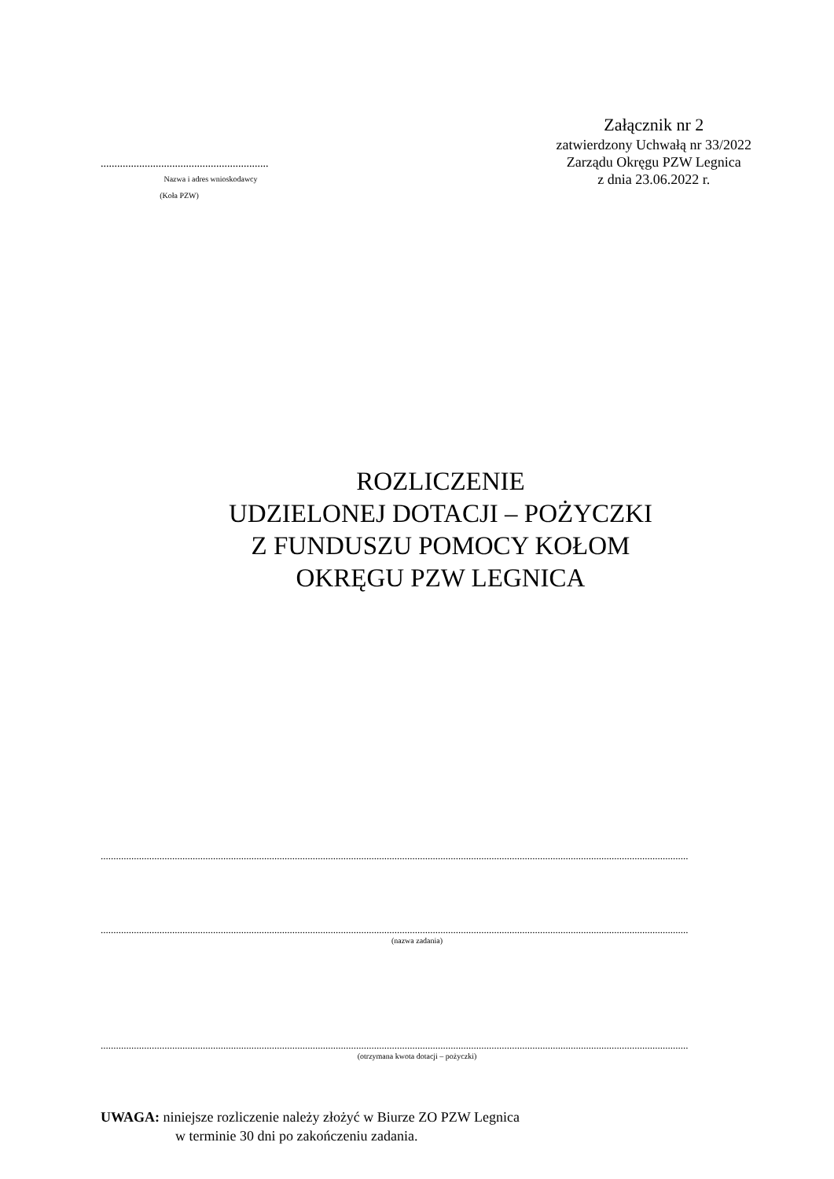.............................................................
Nazwa i adres wnioskodawcy
(Koła PZW)
Załącznik nr 2
zatwierdzony Uchwałą nr 33/2022
Zarządu Okręgu PZW Legnica
z dnia 23.06.2022 r.
ROZLICZENIE
UDZIELONEJ DOTACJI – POŻYCZKI
Z FUNDUSZU POMOCY KOŁOM
OKRĘGU PZW LEGNICA
......................................................................................................................................................................................................................................
......................................................................................................................................................................................................................................
(nazwa zadania)
......................................................................................................................................................................................................................................
(otrzymana kwota dotacji – pożyczki)
UWAGA: niniejsze rozliczenie należy złożyć w Biurze ZO PZW Legnica
w terminie 30 dni po zakończeniu zadania.